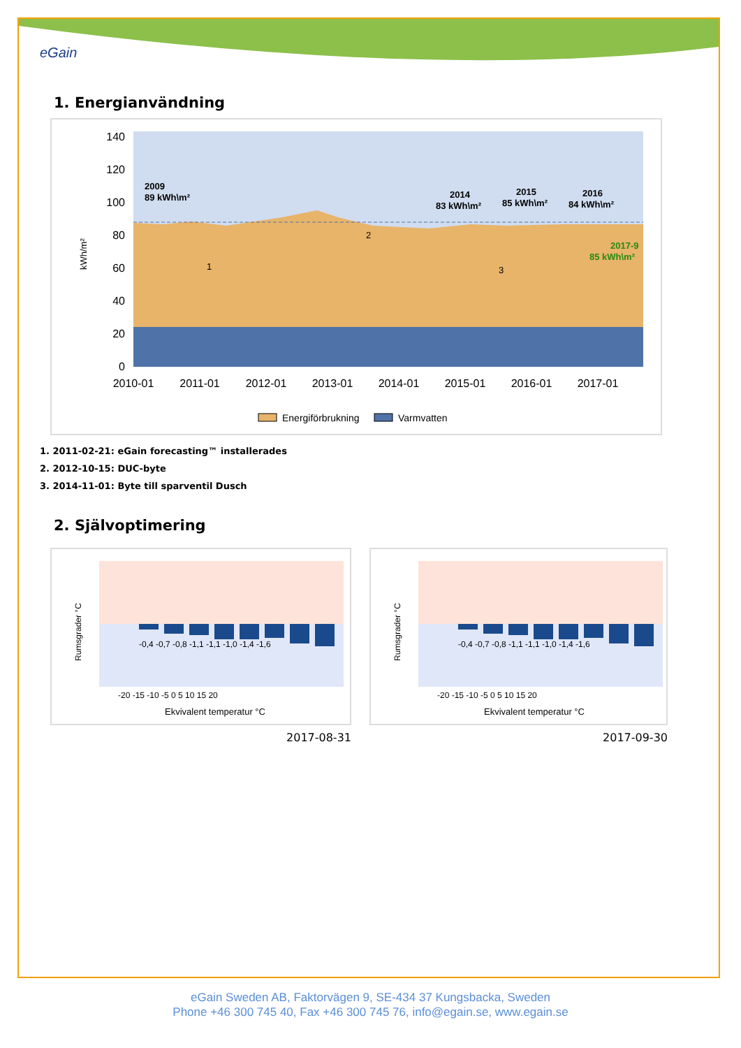eGain
1. Energianvändning
140
120
100
80
60
40
20
0
kWh/m²
2010-01
2011-01
2012-01
2013-01
2014-01
2015-01
2016-01
2017-01
2009
89 kWh\m²
2014
83 kWh\m²
2015
85 kWh\m²
2016
84 kWh\m²
2017-9
85 kWh\m²
1
2
3
Energiförbrukning
Varmvatten
1. 2011-02-21: eGain forecasting™ installerades
2. 2012-10-15: DUC-byte
3. 2014-11-01: Byte till sparventil Dusch
2. Självoptimering
-0,4 -0,7 -0,8 -1,1 -1,1 -1,0 -1,4 -1,6
-20 -15 -10 -5 0 5 10 15 20
Ekvivalent temperatur °C
Rumsgrader °C
2017-08-31
-0,4 -0,7 -0,8 -1,1 -1,1 -1,0 -1,4 -1,6
-20 -15 -10 -5 0 5 10 15 20
Ekvivalent temperatur °C
Rumsgrader °C
2017-09-30
eGain Sweden AB, Faktorvägen 9, SE-434 37 Kungsbacka, Sweden
Phone +46 300 745 40, Fax +46 300 745 76, info@egain.se, www.egain.se